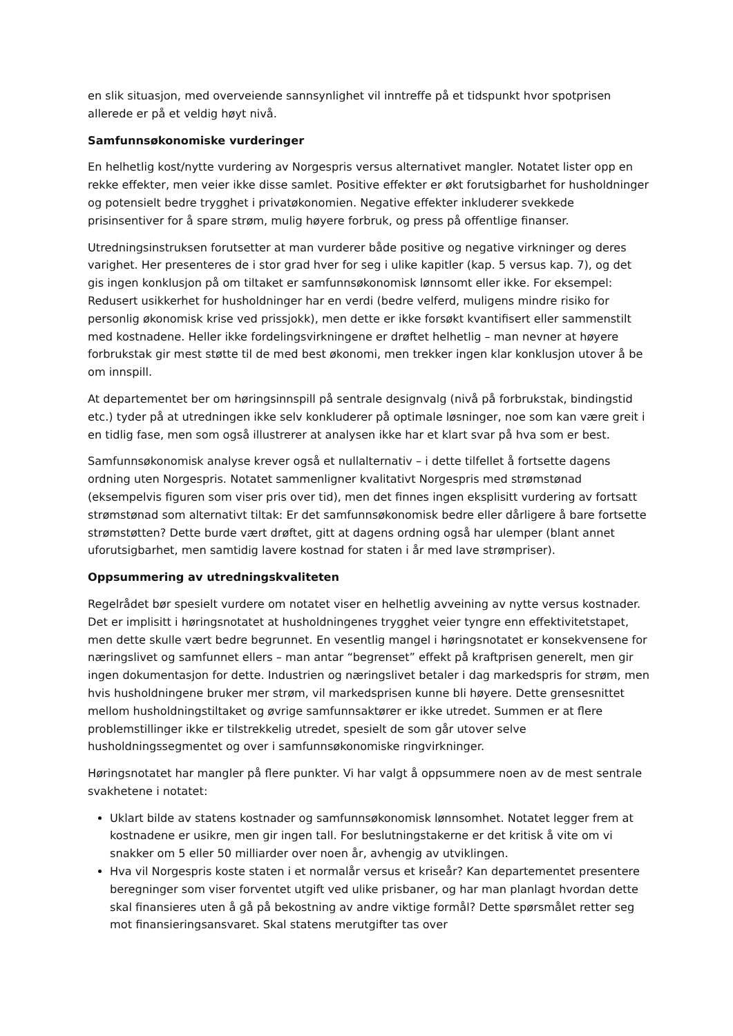en slik situasjon, med overveiende sannsynlighet vil inntreffe på et tidspunkt hvor spotprisen allerede er på et veldig høyt nivå.
Samfunnsøkonomiske vurderinger
En helhetlig kost/nytte vurdering av Norgespris versus alternativet mangler. Notatet lister opp en rekke effekter, men veier ikke disse samlet. Positive effekter er økt forutsigbarhet for husholdninger og potensielt bedre trygghet i privatøkonomien. Negative effekter inkluderer svekkede prisinsentiver for å spare strøm, mulig høyere forbruk, og press på offentlige finanser.
Utredningsinstruksen forutsetter at man vurderer både positive og negative virkninger og deres varighet. Her presenteres de i stor grad hver for seg i ulike kapitler (kap. 5 versus kap. 7), og det gis ingen konklusjon på om tiltaket er samfunnsøkonomisk lønnsomt eller ikke. For eksempel: Redusert usikkerhet for husholdninger har en verdi (bedre velferd, muligens mindre risiko for personlig økonomisk krise ved prissjokk), men dette er ikke forsøkt kvantifisert eller sammenstilt med kostnadene. Heller ikke fordelingsvirkningene er drøftet helhetlig – man nevner at høyere forbrukstak gir mest støtte til de med best økonomi, men trekker ingen klar konklusjon utover å be om innspill.
At departementet ber om høringsinnspill på sentrale designvalg (nivå på forbrukstak, bindingstid etc.) tyder på at utredningen ikke selv konkluderer på optimale løsninger, noe som kan være greit i en tidlig fase, men som også illustrerer at analysen ikke har et klart svar på hva som er best.
Samfunnsøkonomisk analyse krever også et nullalternativ – i dette tilfellet å fortsette dagens ordning uten Norgespris. Notatet sammenligner kvalitativt Norgespris med strømstønad (eksempelvis figuren som viser pris over tid), men det finnes ingen eksplisitt vurdering av fortsatt strømstønad som alternativt tiltak: Er det samfunnsøkonomisk bedre eller dårligere å bare fortsette strømstøtten? Dette burde vært drøftet, gitt at dagens ordning også har ulemper (blant annet uforutsigbarhet, men samtidig lavere kostnad for staten i år med lave strømpriser).
Oppsummering av utredningskvaliteten
Regelrådet bør spesielt vurdere om notatet viser en helhetlig avveining av nytte versus kostnader. Det er implisitt i høringsnotatet at husholdningenes trygghet veier tyngre enn effektivitetstapet, men dette skulle vært bedre begrunnet. En vesentlig mangel i høringsnotatet er konsekvensene for næringslivet og samfunnet ellers – man antar “begrenset” effekt på kraftprisen generelt, men gir ingen dokumentasjon for dette. Industrien og næringslivet betaler i dag markedspris for strøm, men hvis husholdningene bruker mer strøm, vil markedsprisen kunne bli høyere. Dette grensesnittet mellom husholdningstiltaket og øvrige samfunnsaktører er ikke utredet. Summen er at flere problemstillinger ikke er tilstrekkelig utredet, spesielt de som går utover selve husholdningssegmentet og over i samfunnsøkonomiske ringvirkninger.
Høringsnotatet har mangler på flere punkter. Vi har valgt å oppsummere noen av de mest sentrale svakhetene i notatet:
Uklart bilde av statens kostnader og samfunnsøkonomisk lønnsomhet. Notatet legger frem at kostnadene er usikre, men gir ingen tall. For beslutningstakerne er det kritisk å vite om vi snakker om 5 eller 50 milliarder over noen år, avhengig av utviklingen.
Hva vil Norgespris koste staten i et normalår versus et kriseår? Kan departementet presentere beregninger som viser forventet utgift ved ulike prisbaner, og har man planlagt hvordan dette skal finansieres uten å gå på bekostning av andre viktige formål? Dette spørsmålet retter seg mot finansieringsansvaret. Skal statens merutgifter tas over